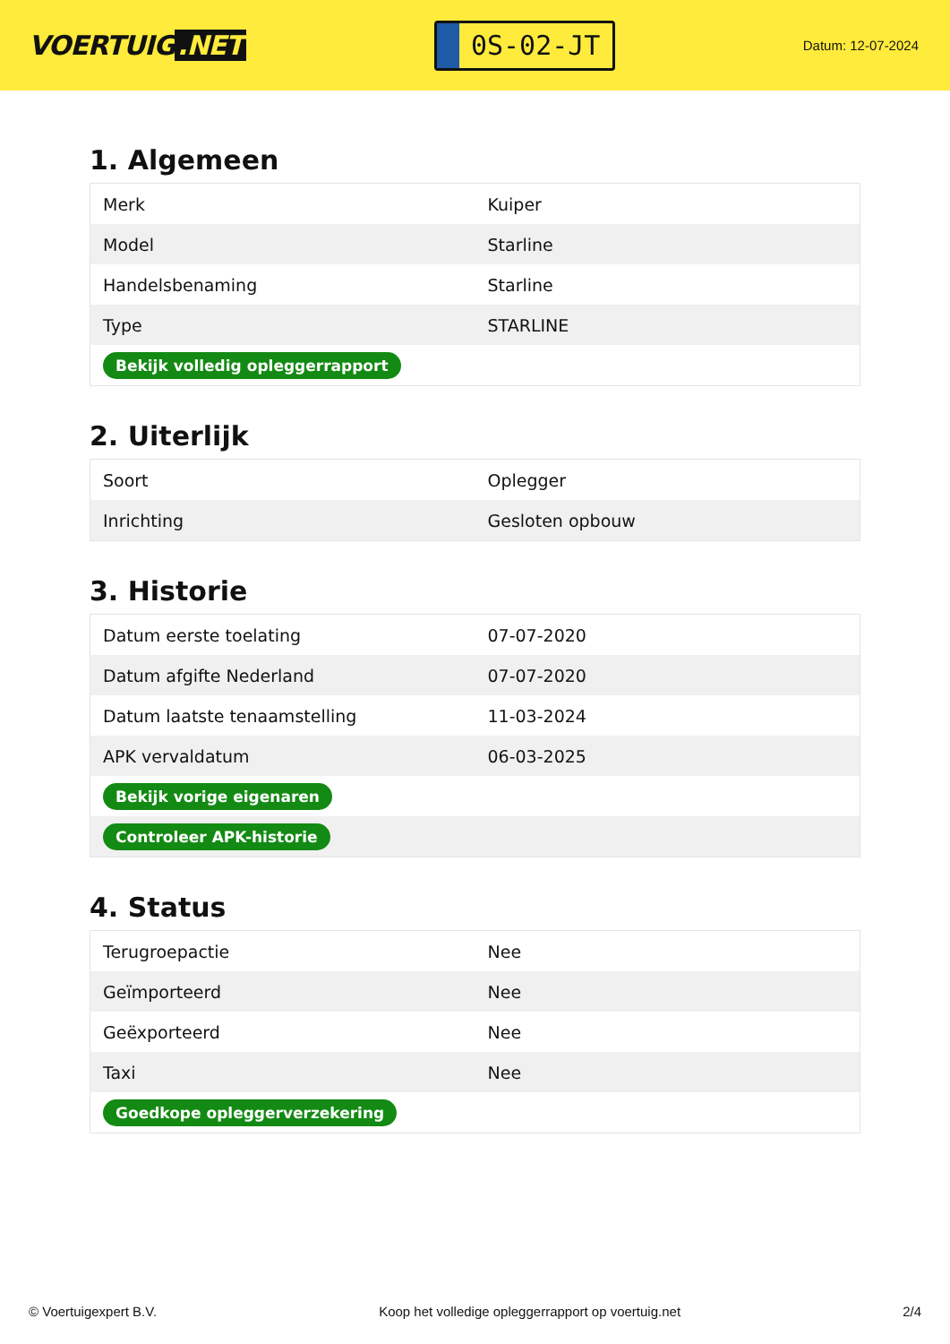VOERTUIG.NET
0S-02-JT
Datum: 12-07-2024
1. Algemeen
| Merk | Kuiper |
| Model | Starline |
| Handelsbenaming | Starline |
| Type | STARLINE |
| Bekijk volledig opleggerrapport | |
2. Uiterlijk
| Soort | Oplegger |
| Inrichting | Gesloten opbouw |
3. Historie
| Datum eerste toelating | 07-07-2020 |
| Datum afgifte Nederland | 07-07-2020 |
| Datum laatste tenaamstelling | 11-03-2024 |
| APK vervaldatum | 06-03-2025 |
| Bekijk vorige eigenaren | |
| Controleer APK-historie | |
4. Status
| Terugroepactie | Nee |
| Geïmporteerd | Nee |
| Geëxporteerd | Nee |
| Taxi | Nee |
| Goedkope opleggerverzekering | |
© Voertuigexpert B.V. Koop het volledige opleggerrapport op voertuig.net 2/4